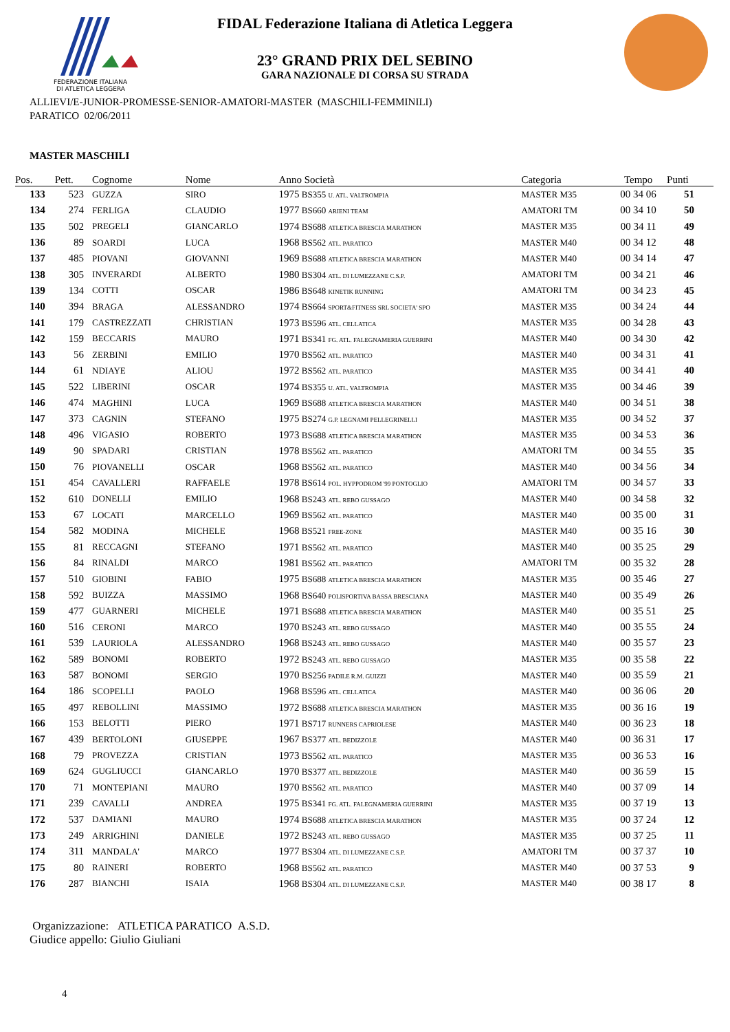FEDERAZIONE ITALIANA
DI ATLETICA LEGGERA
FIDAL Federazione Italiana di Atletica Leggera
23° GRAND PRIX DEL SEBINO
GARA NAZIONALE DI CORSA SU STRADA
ALLIEVI/E-JUNIOR-PROMESSE-SENIOR-AMATORI-MASTER (MASCHILI-FEMMINILI)
PARATICO 02/06/2011
MASTER MASCHILI
| Pos. | Pett. | Cognome | Nome | Anno Società | Categoria | Tempo | Punti |
| --- | --- | --- | --- | --- | --- | --- | --- |
| 133 | 523 | GUZZA | SIRO | 1975 BS355 U. ATL. VALTROMPIA | MASTER M35 | 00 34 06 | 51 |
| 134 | 274 | FERLIGA | CLAUDIO | 1977 BS660 ARIENI TEAM | AMATORI TM | 00 34 10 | 50 |
| 135 | 502 | PREGELI | GIANCARLO | 1974 BS688 ATLETICA BRESCIA MARATHON | MASTER M35 | 00 34 11 | 49 |
| 136 | 89 | SOARDI | LUCA | 1968 BS562 ATL. PARATICO | MASTER M40 | 00 34 12 | 48 |
| 137 | 485 | PIOVANI | GIOVANNI | 1969 BS688 ATLETICA BRESCIA MARATHON | MASTER M40 | 00 34 14 | 47 |
| 138 | 305 | INVERARDI | ALBERTO | 1980 BS304 ATL. DI LUMEZZANE C.S.P. | AMATORI TM | 00 34 21 | 46 |
| 139 | 134 | COTTI | OSCAR | 1986 BS648 KINETIK RUNNING | AMATORI TM | 00 34 23 | 45 |
| 140 | 394 | BRAGA | ALESSANDRO | 1974 BS664 SPORT&FITNESS SRL SOCIETA' SPO | MASTER M35 | 00 34 24 | 44 |
| 141 | 179 | CASTREZZATI | CHRISTIAN | 1973 BS596 ATL. CELLATICA | MASTER M35 | 00 34 28 | 43 |
| 142 | 159 | BECCARIS | MAURO | 1971 BS341 FG. ATL. FALEGNAMERIA GUERRINI | MASTER M40 | 00 34 30 | 42 |
| 143 | 56 | ZERBINI | EMILIO | 1970 BS562 ATL. PARATICO | MASTER M40 | 00 34 31 | 41 |
| 144 | 61 | NDIAYE | ALIOU | 1972 BS562 ATL. PARATICO | MASTER M35 | 00 34 41 | 40 |
| 145 | 522 | LIBERINI | OSCAR | 1974 BS355 U. ATL. VALTROMPIA | MASTER M35 | 00 34 46 | 39 |
| 146 | 474 | MAGHINI | LUCA | 1969 BS688 ATLETICA BRESCIA MARATHON | MASTER M40 | 00 34 51 | 38 |
| 147 | 373 | CAGNIN | STEFANO | 1975 BS274 G.P. LEGNAMI PELLEGRINELLI | MASTER M35 | 00 34 52 | 37 |
| 148 | 496 | VIGASIO | ROBERTO | 1973 BS688 ATLETICA BRESCIA MARATHON | MASTER M35 | 00 34 53 | 36 |
| 149 | 90 | SPADARI | CRISTIAN | 1978 BS562 ATL. PARATICO | AMATORI TM | 00 34 55 | 35 |
| 150 | 76 | PIOVANELLI | OSCAR | 1968 BS562 ATL. PARATICO | MASTER M40 | 00 34 56 | 34 |
| 151 | 454 | CAVALLERI | RAFFAELE | 1978 BS614 POL. HYPPODROM '99 PONTOGLIO | AMATORI TM | 00 34 57 | 33 |
| 152 | 610 | DONELLI | EMILIO | 1968 BS243 ATL. REBO GUSSAGO | MASTER M40 | 00 34 58 | 32 |
| 153 | 67 | LOCATI | MARCELLO | 1969 BS562 ATL. PARATICO | MASTER M40 | 00 35 00 | 31 |
| 154 | 582 | MODINA | MICHELE | 1968 BS521 FREE-ZONE | MASTER M40 | 00 35 16 | 30 |
| 155 | 81 | RECCAGNI | STEFANO | 1971 BS562 ATL. PARATICO | MASTER M40 | 00 35 25 | 29 |
| 156 | 84 | RINALDI | MARCO | 1981 BS562 ATL. PARATICO | AMATORI TM | 00 35 32 | 28 |
| 157 | 510 | GIOBINI | FABIO | 1975 BS688 ATLETICA BRESCIA MARATHON | MASTER M35 | 00 35 46 | 27 |
| 158 | 592 | BUIZZA | MASSIMO | 1968 BS640 POLISPORTIVA BASSA BRESCIANA | MASTER M40 | 00 35 49 | 26 |
| 159 | 477 | GUARNERI | MICHELE | 1971 BS688 ATLETICA BRESCIA MARATHON | MASTER M40 | 00 35 51 | 25 |
| 160 | 516 | CERONI | MARCO | 1970 BS243 ATL. REBO GUSSAGO | MASTER M40 | 00 35 55 | 24 |
| 161 | 539 | LAURIOLA | ALESSANDRO | 1968 BS243 ATL. REBO GUSSAGO | MASTER M40 | 00 35 57 | 23 |
| 162 | 589 | BONOMI | ROBERTO | 1972 BS243 ATL. REBO GUSSAGO | MASTER M35 | 00 35 58 | 22 |
| 163 | 587 | BONOMI | SERGIO | 1970 BS256 PADILE R.M. GUIZZI | MASTER M40 | 00 35 59 | 21 |
| 164 | 186 | SCOPELLI | PAOLO | 1968 BS596 ATL. CELLATICA | MASTER M40 | 00 36 06 | 20 |
| 165 | 497 | REBOLLINI | MASSIMO | 1972 BS688 ATLETICA BRESCIA MARATHON | MASTER M35 | 00 36 16 | 19 |
| 166 | 153 | BELOTTI | PIERO | 1971 BS717 RUNNERS CAPRIOLESE | MASTER M40 | 00 36 23 | 18 |
| 167 | 439 | BERTOLONI | GIUSEPPE | 1967 BS377 ATL. BEDIZZOLE | MASTER M40 | 00 36 31 | 17 |
| 168 | 79 | PROVEZZA | CRISTIAN | 1973 BS562 ATL. PARATICO | MASTER M35 | 00 36 53 | 16 |
| 169 | 624 | GUGLIUCCI | GIANCARLO | 1970 BS377 ATL. BEDIZZOLE | MASTER M40 | 00 36 59 | 15 |
| 170 | 71 | MONTEPIANI | MAURO | 1970 BS562 ATL. PARATICO | MASTER M40 | 00 37 09 | 14 |
| 171 | 239 | CAVALLI | ANDREA | 1975 BS341 FG. ATL. FALEGNAMERIA GUERRINI | MASTER M35 | 00 37 19 | 13 |
| 172 | 537 | DAMIANI | MAURO | 1974 BS688 ATLETICA BRESCIA MARATHON | MASTER M35 | 00 37 24 | 12 |
| 173 | 249 | ARRIGHINI | DANIELE | 1972 BS243 ATL. REBO GUSSAGO | MASTER M35 | 00 37 25 | 11 |
| 174 | 311 | MANDALA' | MARCO | 1977 BS304 ATL. DI LUMEZZANE C.S.P. | AMATORI TM | 00 37 37 | 10 |
| 175 | 80 | RAINERI | ROBERTO | 1968 BS562 ATL. PARATICO | MASTER M40 | 00 37 53 | 9 |
| 176 | 287 | BIANCHI | ISAIA | 1968 BS304 ATL. DI LUMEZZANE C.S.P. | MASTER M40 | 00 38 17 | 8 |
Organizzazione: ATLETICA PARATICO A.S.D.
Giudice appello: Giulio Giuliani
4